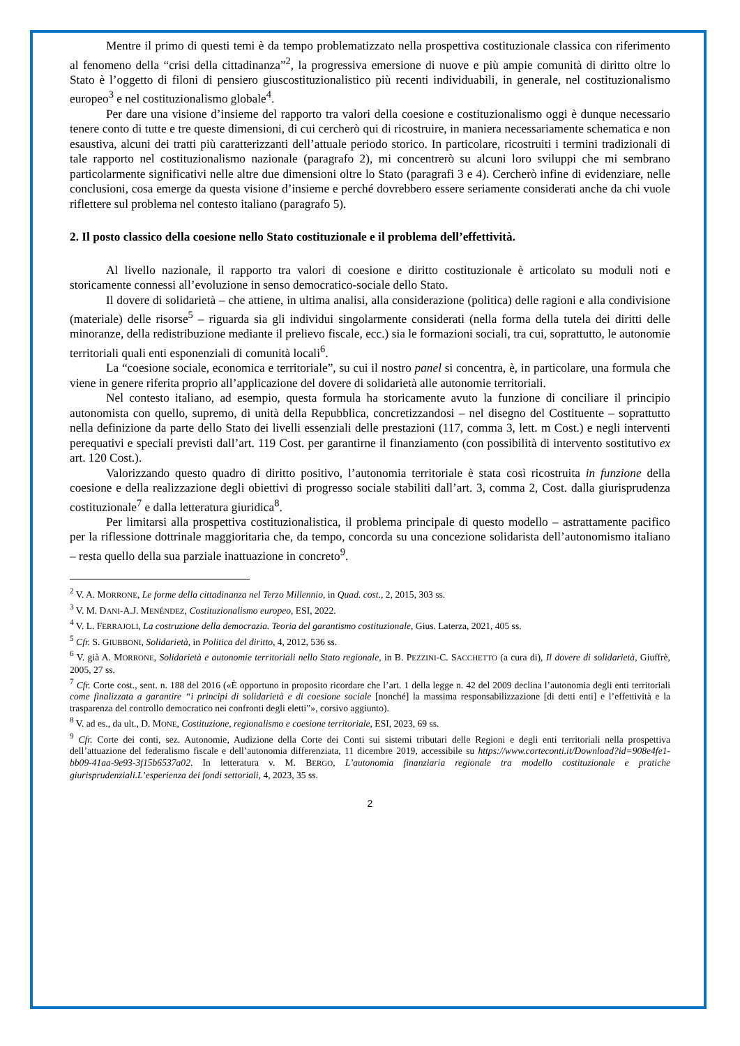Mentre il primo di questi temi è da tempo problematizzato nella prospettiva costituzionale classica con riferimento al fenomeno della “crisi della cittadinanza”<sup>2</sup>, la progressiva emersione di nuove e più ampie comunità di diritto oltre lo Stato è l’oggetto di filoni di pensiero giuscostituzionalistico più recenti individuabili, in generale, nel costituzionalismo europeo<sup>3</sup> e nel costituzionalismo globale<sup>4</sup>.
Per dare una visione d’insieme del rapporto tra valori della coesione e costituzionalismo oggi è dunque necessario tenere conto di tutte e tre queste dimensioni, di cui cercherò qui di ricostruire, in maniera necessariamente schematica e non esaustiva, alcuni dei tratti più caratterizzanti dell’attuale periodo storico. In particolare, ricostruiti i termini tradizionali di tale rapporto nel costituzionalismo nazionale (paragrafo 2), mi concentrerò su alcuni loro sviluppi che mi sembrano particolarmente significativi nelle altre due dimensioni oltre lo Stato (paragrafi 3 e 4). Cercherò infine di evidenziare, nelle conclusioni, cosa emerge da questa visione d’insieme e perché dovrebbero essere seriamente considerati anche da chi vuole riflettere sul problema nel contesto italiano (paragrafo 5).
2. Il posto classico della coesione nello Stato costituzionale e il problema dell’effettività.
Al livello nazionale, il rapporto tra valori di coesione e diritto costituzionale è articolato su moduli noti e storicamente connessi all’evoluzione in senso democratico-sociale dello Stato.
Il dovere di solidarietà – che attiene, in ultima analisi, alla considerazione (politica) delle ragioni e alla condivisione (materiale) delle risorse<sup>5</sup> – riguarda sia gli individui singolarmente considerati (nella forma della tutela dei diritti delle minoranze, della redistribuzione mediante il prelievo fiscale, ecc.) sia le formazioni sociali, tra cui, soprattutto, le autonomie territoriali quali enti esponenziali di comunità locali<sup>6</sup>.
La “coesione sociale, economica e territoriale”, su cui il nostro panel si concentra, è, in particolare, una formula che viene in genere riferita proprio all’applicazione del dovere di solidarietà alle autonomie territoriali.
Nel contesto italiano, ad esempio, questa formula ha storicamente avuto la funzione di conciliare il principio autonomista con quello, supremo, di unità della Repubblica, concretizzandosi – nel disegno del Costituente – soprattutto nella definizione da parte dello Stato dei livelli essenziali delle prestazioni (117, comma 3, lett. m Cost.) e negli interventi perequativi e speciali previsti dall’art. 119 Cost. per garantirne il finanziamento (con possibilità di intervento sostitutivo ex art. 120 Cost.).
Valorizzando questo quadro di diritto positivo, l’autonomia territoriale è stata così ricostruita in funzione della coesione e della realizzazione degli obiettivi di progresso sociale stabiliti dall’art. 3, comma 2, Cost. dalla giurisprudenza costituzionale<sup>7</sup> e dalla letteratura giuridica<sup>8</sup>.
Per limitarsi alla prospettiva costituzionalistica, il problema principale di questo modello – astrattamente pacifico per la riflessione dottrinale maggioritaria che, da tempo, concorda su una concezione solidarista dell’autonomismo italiano – resta quello della sua parziale inattuazione in concreto<sup>9</sup>.
<sup>2</sup> V. A. MORRONE, Le forme della cittadinanza nel Terzo Millennio, in Quad. cost., 2, 2015, 303 ss.
<sup>3</sup> V. M. DANI-A.J. MENÉNDEZ, Costituzionalismo europeo, ESI, 2022.
<sup>4</sup> V. L. FERRAJOLI, La costruzione della democrazia. Teoria del garantismo costituzionale, Gius. Laterza, 2021, 405 ss.
<sup>5</sup> Cfr. S. GIUBBONI, Solidarietà, in Politica del diritto, 4, 2012, 536 ss.
<sup>6</sup> V. già A. MORRONE, Solidarietà e autonomie territoriali nello Stato regionale, in B. PEZZINI-C. SACCHETTO (a cura di), Il dovere di solidarietà, Giuffrè, 2005, 27 ss.
<sup>7</sup> Cfr. Corte cost., sent. n. 188 del 2016 («È opportuno in proposito ricordare che l’art. 1 della legge n. 42 del 2009 declina l’autonomia degli enti territoriali come finalizzata a garantire “i principi di solidarietà e di coesione sociale [nonché] la massima responsabilizzazione [di detti enti] e l’effettività e la trasparenza del controllo democratico nei confronti degli eletti”», corsivo aggiunto).
<sup>8</sup> V. ad es., da ult., D. MONE, Costituzione, regionalismo e coesione territoriale, ESI, 2023, 69 ss.
<sup>9</sup> Cfr. Corte dei conti, sez. Autonomie, Audizione della Corte dei Conti sui sistemi tributari delle Regioni e degli enti territoriali nella prospettiva dell’attuazione del federalismo fiscale e dell’autonomia differenziata, 11 dicembre 2019, accessibile su https://www.corteconti.it/Download?id=908e4fe1-bb09-41aa-9e93-3f15b6537a02. In letteratura v. M. BERGO, L’autonomia finanziaria regionale tra modello costituzionale e pratiche giurisprudenziali.L’esperienza dei fondi settoriali, 4, 2023, 35 ss.
2